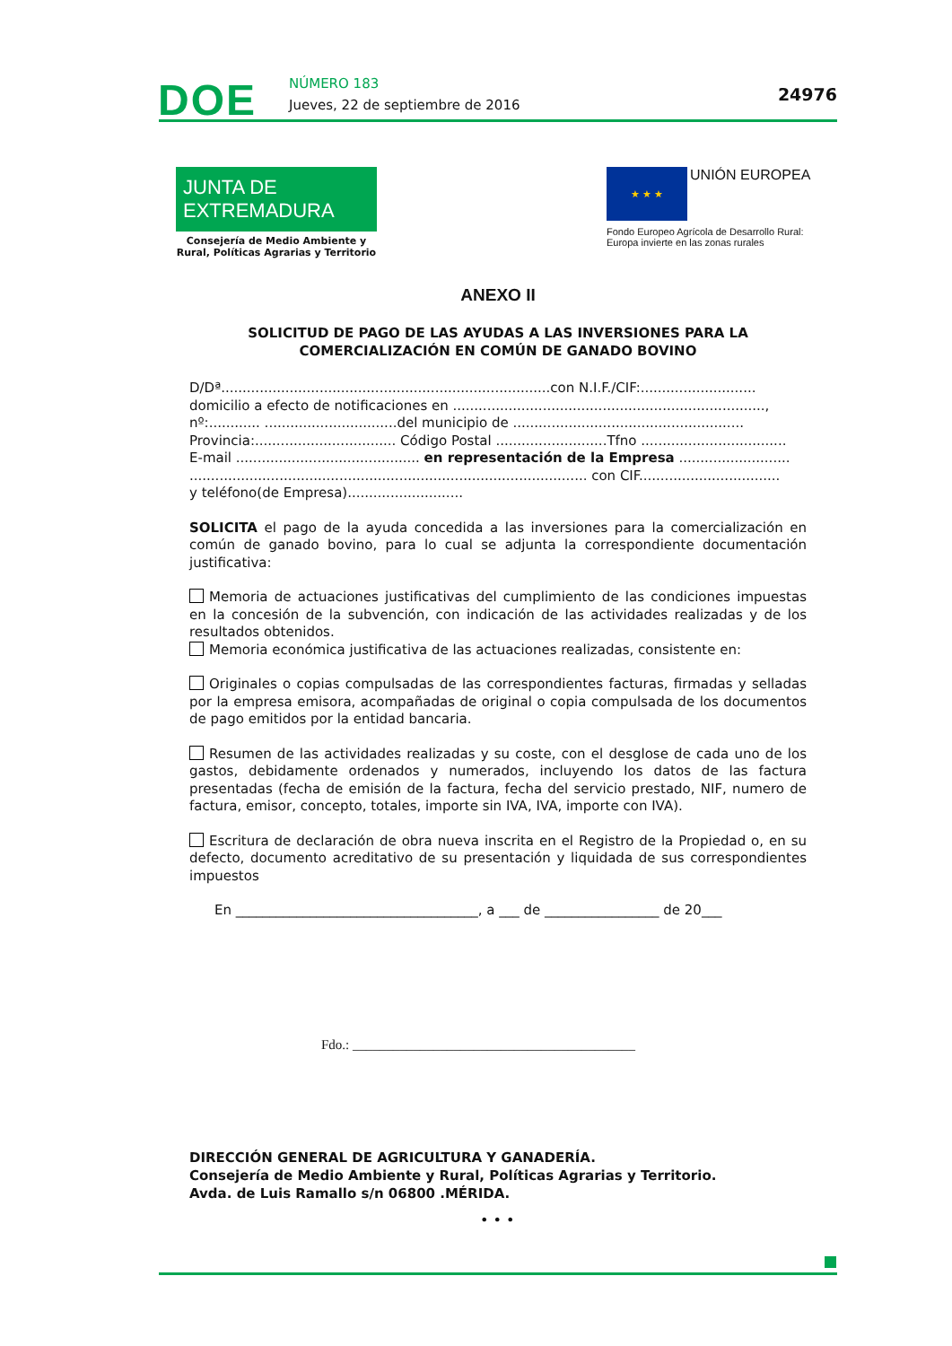DOE NÚMERO 183
Jueves, 22 de septiembre de 2016
24976
JUNTA DE EXTREMADURA
Consejería de Medio Ambiente y Rural, Políticas Agrarias y Territorio
★ ★ ★ UNIÓN EUROPEA
Fondo Europeo Agrícola de Desarrollo Rural:
Europa invierte en las zonas rurales
ANEXO II
SOLICITUD DE PAGO DE LAS AYUDAS A LAS INVERSIONES PARA LA COMERCIALIZACIÓN EN COMÚN DE GANADO BOVINO
D/Dª.............................................................................con N.I.F./CIF:...........................
domicilio a efecto de notificaciones en .........................................................................,
nº:............ ...............................del municipio de ......................................................
Provincia:................................. Código Postal ..........................Tfno ..................................
E-mail ........................................... en representación de la Empresa ..........................
............................................................................................. con CIF.................................
y teléfono(de Empresa)...........................
SOLICITA el pago de la ayuda concedida a las inversiones para la comercialización en común de ganado bovino, para lo cual se adjunta la correspondiente documentación justificativa:
Memoria de actuaciones justificativas del cumplimiento de las condiciones impuestas en la concesión de la subvención, con indicación de las actividades realizadas y de los resultados obtenidos.
Memoria económica justificativa de las actuaciones realizadas, consistente en:
Originales o copias compulsadas de las correspondientes facturas, firmadas y selladas por la empresa emisora, acompañadas de original o copia compulsada de los documentos de pago emitidos por la entidad bancaria.
Resumen de las actividades realizadas y su coste, con el desglose de cada uno de los gastos, debidamente ordenados y numerados, incluyendo los datos de las factura presentadas (fecha de emisión de la factura, fecha del servicio prestado, NIF, numero de factura, emisor, concepto, totales, importe sin IVA, IVA, importe con IVA).
Escritura de declaración de obra nueva inscrita en el Registro de la Propiedad o, en su defecto, documento acreditativo de su presentación y liquidada de sus correspondientes impuestos
En ____________________________________, a ___ de _________________ de 20___
Fdo.: __________________________________________
DIRECCIÓN GENERAL DE AGRICULTURA Y GANADERÍA.
Consejería de Medio Ambiente y Rural, Políticas Agrarias y Territorio.
Avda. de Luis Ramallo s/n 06800 .MÉRIDA.
• • •